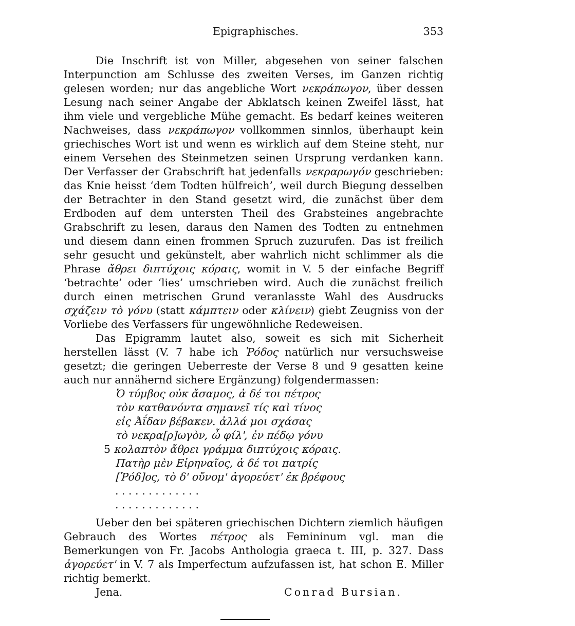Epigraphisches. 353
Die Inschrift ist von Miller, abgesehen von seiner falschen Interpunction am Schlusse des zweiten Verses, im Ganzen richtig gelesen worden; nur das angebliche Wort νεκράπωγον, über dessen Lesung nach seiner Angabe der Abklatsch keinen Zweifel lässt, hat ihm viele und vergebliche Mühe gemacht. Es bedarf keines weiteren Nachweises, dass νεκράπωγον vollkommen sinnlos, überhaupt kein griechisches Wort ist und wenn es wirklich auf dem Steine steht, nur einem Versehen des Steinmetzen seinen Ursprung verdanken kann. Der Verfasser der Grabschrift hat jedenfalls νεκραρωγόν geschrieben: das Knie heisst ‘dem Todten hülfreich’, weil durch Biegung desselben der Betrachter in den Stand gesetzt wird, die zunächst über dem Erdboden auf dem untersten Theil des Grabsteines angebrachte Grabschrift zu lesen, daraus den Namen des Todten zu entnehmen und diesem dann einen frommen Spruch zuzurufen. Das ist freilich sehr gesucht und gekünstelt, aber wahrlich nicht schlimmer als die Phrase ἄθρει διπτύχοις κόραις, womit in V. 5 der einfache Begriff ‘betrachte’ oder ‘lies’ umschrieben wird. Auch die zunächst freilich durch einen metrischen Grund veranlasste Wahl des Ausdrucks σχάζειν τὸ γόνυ (statt κάμπτειν oder κλίνειν) giebt Zeugniss von der Vorliebe des Verfassers für ungewöhnliche Redeweisen.
Das Epigramm lautet also, soweit es sich mit Sicherheit herstellen lässt (V. 7 habe ich Ῥόδος natürlich nur versuchsweise gesetzt; die geringen Ueberreste der Verse 8 und 9 gesatten keine auch nur annähernd sichere Ergänzung) folgendermassen:
Ὁ τύμβος οὐκ ἄσαμος, ἁ δέ τοι πέτρος
τὸν κατθανόντα σημανεῖ τίς καὶ τίνος
εἰς Ἀΐδαν βέβακεν. ἀλλά μοι σχάσας
τὸ νεκρα[ρ]ωγὸν, ὦ φίλ', ἐν πέδῳ γόνυ
5 κολαπτὸν ἄθρει γράμμα διπτύχοις κόραις.
Πατὴρ μὲν Εἰρηναῖος, ἁ δέ τοι πατρίς
[Ῥόδ]ος, τὸ δ' οὔνομ' ἀγορεύετ' ἐκ βρέφους
. . . . . . . . . . . . .
. . . . . . . . . . . . .
Ueber den bei späteren griechischen Dichtern ziemlich häufigen Gebrauch des Wortes πέτρος als Femininum vgl. man die Bemerkungen von Fr. Jacobs Anthologia graeca t. III, p. 327. Dass ἀγορεύετ' in V. 7 als Imperfectum aufzufassen ist, hat schon E. Miller richtig bemerkt.
Jena. Conrad Bursian.